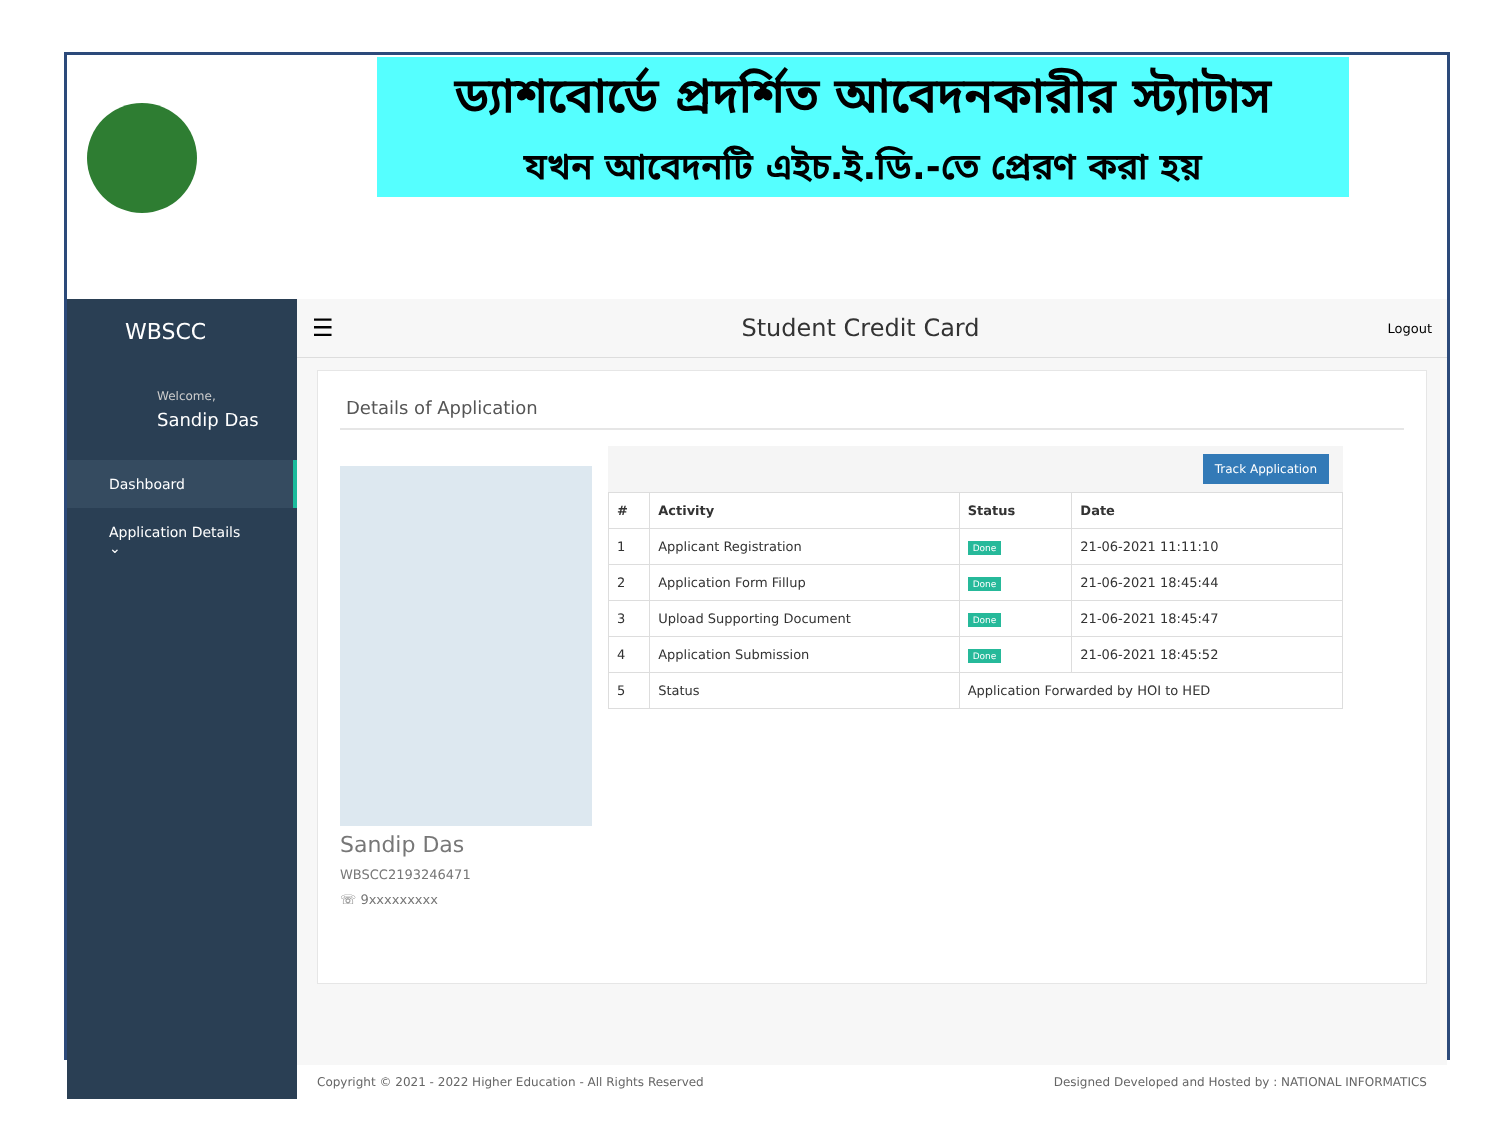ড্যাশবোর্ডে প্রদর্শিত আবেদনকারীর স্ট্যাটাস
যখন আবেদনটি এইচ.ই.ডি.-তে প্রেরণ করা হয়
WBSCC
Welcome,
Sandip Das
Dashboard
Application Details ⌄
☰ Student Credit Card Logout
Details of Application
Sandip Das
WBSCC2193246471
☏ 9xxxxxxxxx
Track Application
| # | Activity | Status | Date |
| --- | --- | --- | --- |
| 1 | Applicant Registration | Done | 21-06-2021 11:11:10 |
| 2 | Application Form Fillup | Done | 21-06-2021 18:45:44 |
| 3 | Upload Supporting Document | Done | 21-06-2021 18:45:47 |
| 4 | Application Submission | Done | 21-06-2021 18:45:52 |
| 5 | Status | Application Forwarded by HOI to HED | |
Copyright © 2021 - 2022 Higher Education - All Rights Reserved Designed Developed and Hosted by : NATIONAL INFORMATICS